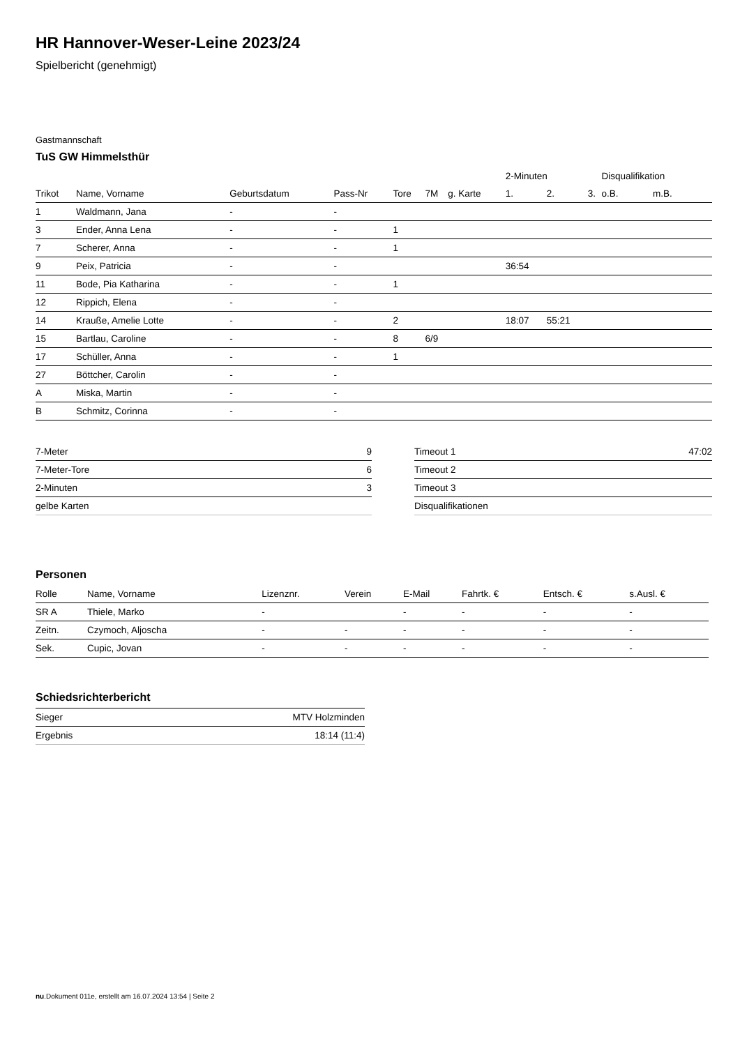HR Hannover-Weser-Leine 2023/24
Spielbericht (genehmigt)
Gastmannschaft
TuS GW Himmelsthür
| | | | | | | | 2-Minuten | | | Disqualifikation | |
| --- | --- | --- | --- | --- | --- | --- | --- | --- | --- | --- | --- |
| Trikot | Name, Vorname | Geburtsdatum | Pass-Nr | Tore | 7M | g. Karte | 1. | 2. | 3. | o.B. | m.B. |
| 1 | Waldmann, Jana | - | - | | | | | | | | |
| 3 | Ender, Anna Lena | - | - | 1 | | | | | | | |
| 7 | Scherer, Anna | - | - | 1 | | | | | | | |
| 9 | Peix, Patricia | - | - | | | | 36:54 | | | | |
| 11 | Bode, Pia Katharina | - | - | 1 | | | | | | | |
| 12 | Rippich, Elena | - | - | | | | | | | | |
| 14 | Krauße, Amelie Lotte | - | - | 2 | | | 18:07 | 55:21 | | | |
| 15 | Bartlau, Caroline | - | - | 8 | 6/9 | | | | | | |
| 17 | Schüller, Anna | - | - | 1 | | | | | | | |
| 27 | Böttcher, Carolin | - | - | | | | | | | | |
| A | Miska, Martin | - | - | | | | | | | | |
| B | Schmitz, Corinna | - | - | | | | | | | | |
| 7-Meter | 9 |
| 7-Meter-Tore | 6 |
| 2-Minuten | 3 |
| gelbe Karten | |
| Timeout 1 | 47:02 |
| Timeout 2 | |
| Timeout 3 | |
| Disqualifikationen | |
Personen
| Rolle | Name, Vorname | Lizenznr. | Verein | E-Mail | Fahrtk. € | Entsch. € | s.Ausl. € |
| --- | --- | --- | --- | --- | --- | --- | --- |
| SR A | Thiele, Marko | - | | - | - | - | - |
| Zeitn. | Czymoch, Aljoscha | - | - | - | - | - | - |
| Sek. | Cupic, Jovan | - | - | - | - | - | - |
Schiedsrichterbericht
| Sieger | MTV Holzminden |
| Ergebnis | 18:14 (11:4) |
nu.Dokument 011e, erstellt am 16.07.2024 13:54 | Seite 2